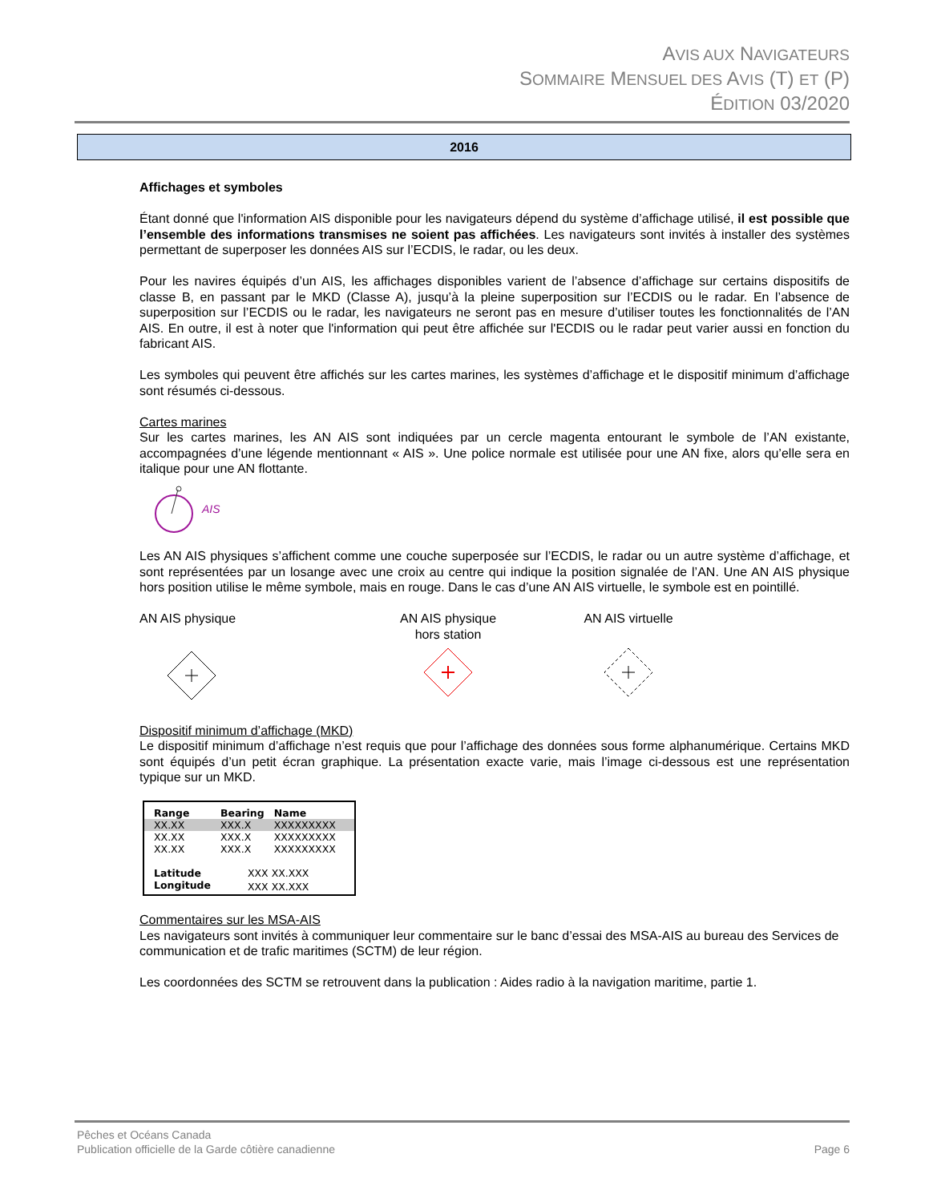AVIS AUX NAVIGATEURS
SOMMAIRE MENSUEL DES AVIS (T) ET (P)
ÉDITION 03/2020
2016
Affichages et symboles
Étant donné que l'information AIS disponible pour les navigateurs dépend du système d’affichage utilisé, il est possible que l’ensemble des informations transmises ne soient pas affichées. Les navigateurs sont invités à installer des systèmes permettant de superposer les données AIS sur l’ECDIS, le radar, ou les deux.
Pour les navires équipés d’un AIS, les affichages disponibles varient de l’absence d’affichage sur certains dispositifs de classe B, en passant par le MKD (Classe A), jusqu’à la pleine superposition sur l’ECDIS ou le radar. En l’absence de superposition sur l’ECDIS ou le radar, les navigateurs ne seront pas en mesure d’utiliser toutes les fonctionnalités de l’AN AIS. En outre, il est à noter que l'information qui peut être affichée sur l'ECDIS ou le radar peut varier aussi en fonction du fabricant AIS.
Les symboles qui peuvent être affichés sur les cartes marines, les systèmes d’affichage et le dispositif minimum d’affichage sont résumés ci-dessous.
Cartes marines
Sur les cartes marines, les AN AIS sont indiquées par un cercle magenta entourant le symbole de l’AN existante, accompagnées d’une légende mentionnant « AIS ». Une police normale est utilisée pour une AN fixe, alors qu’elle sera en italique pour une AN flottante.
AIS
Les AN AIS physiques s’affichent comme une couche superposée sur l’ECDIS, le radar ou un autre système d’affichage, et sont représentées par un losange avec une croix au centre qui indique la position signalée de l’AN. Une AN AIS physique hors position utilise le même symbole, mais en rouge. Dans le cas d’une AN AIS virtuelle, le symbole est en pointillé.
AN AIS physique
AN AIS physique
hors station
AN AIS virtuelle
Dispositif minimum d’affichage (MKD)
Le dispositif minimum d’affichage n’est requis que pour l’affichage des données sous forme alphanumérique. Certains MKD sont équipés d’un petit écran graphique. La présentation exacte varie, mais l’image ci-dessous est une représentation typique sur un MKD.
| Range | Bearing | Name |
| --- | --- | --- |
| XX.XX | XXX.X | XXXXXXXXX |
| XX.XX | XXX.X | XXXXXXXXX |
| XX.XX | XXX.X | XXXXXXXXX |
| Latitude | XXX XX.XXX | |
| Longitude | XXX XX.XXX | |
Commentaires sur les MSA-AIS
Les navigateurs sont invités à communiquer leur commentaire sur le banc d’essai des MSA-AIS au bureau des Services de communication et de trafic maritimes (SCTM) de leur région.
Les coordonnées des SCTM se retrouvent dans la publication : Aides radio à la navigation maritime, partie 1.
Pêches et Océans Canada
Publication officielle de la Garde côtière canadienne
Page 6